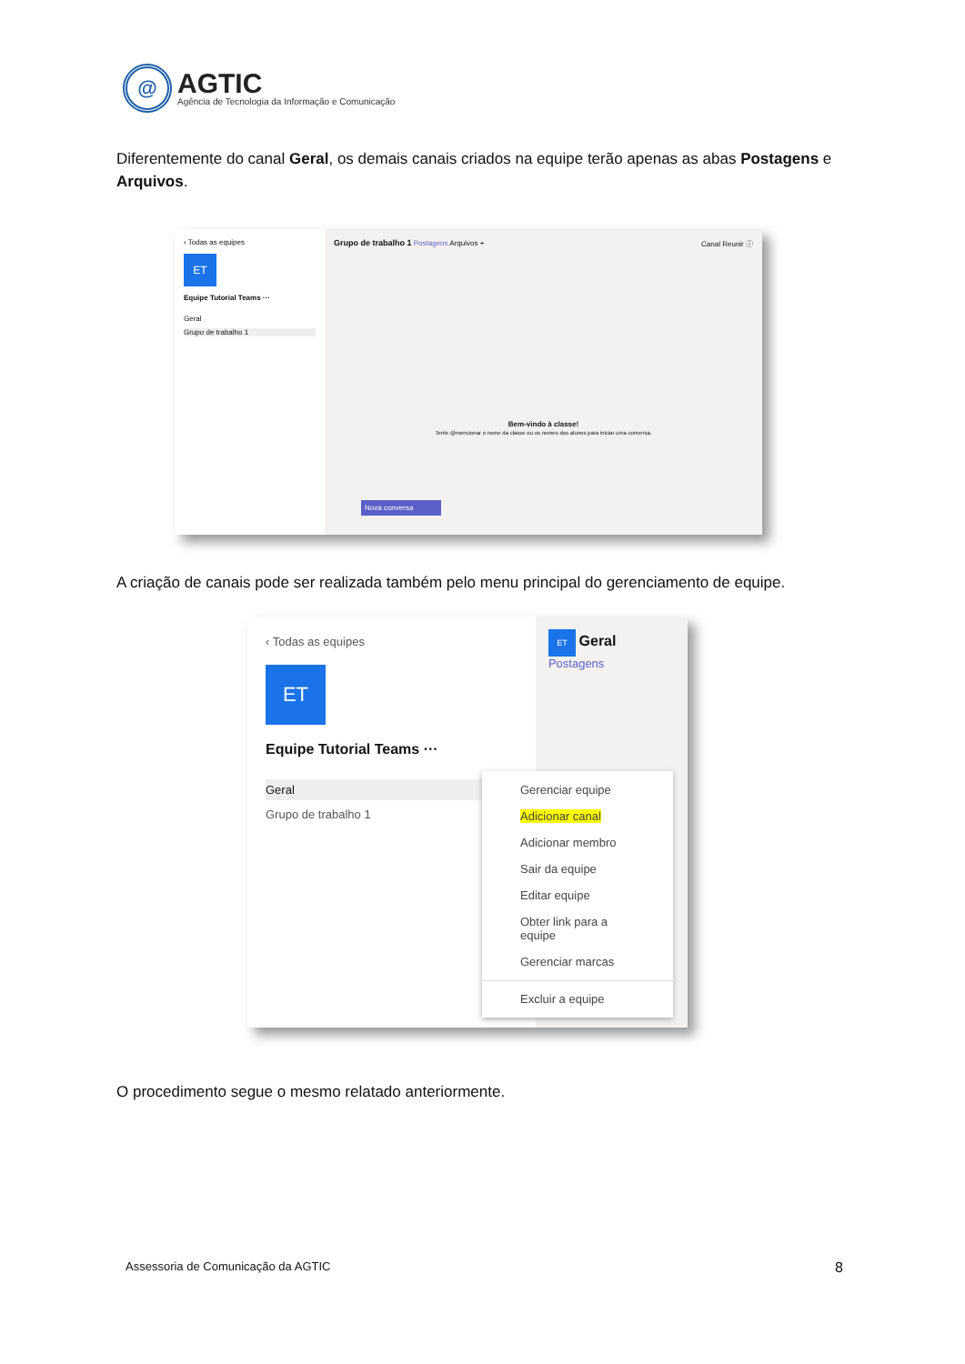@
AGTIC
Agência de Tecnologia da Informação e Comunicação
Diferentemente do canal Geral, os demais canais criados na equipe terão apenas as abas Postagens e Arquivos.
‹ Todas as equipes
ET
Equipe Tutorial Teams ···
Geral
Grupo de trabalho 1
Grupo de trabalho 1 Postagens Arquivos + Canal Reunir ⓘ
Bem-vindo à classe!
Tente @mencionar o nome da classe ou os nomes dos alunos para iniciar uma conversa.
Nova conversa
A criação de canais pode ser realizada também pelo menu principal do gerenciamento de equipe.
‹ Todas as equipes
ET
Equipe Tutorial Teams ···
Geral
Grupo de trabalho 1
ET Geral Postagens
Gerenciar equipe
Adicionar canal
Adicionar membro
Sair da equipe
Editar equipe
Obter link para a equipe
Gerenciar marcas
Excluir a equipe
O procedimento segue o mesmo relatado anteriormente.
Assessoria de Comunicação da AGTIC
8